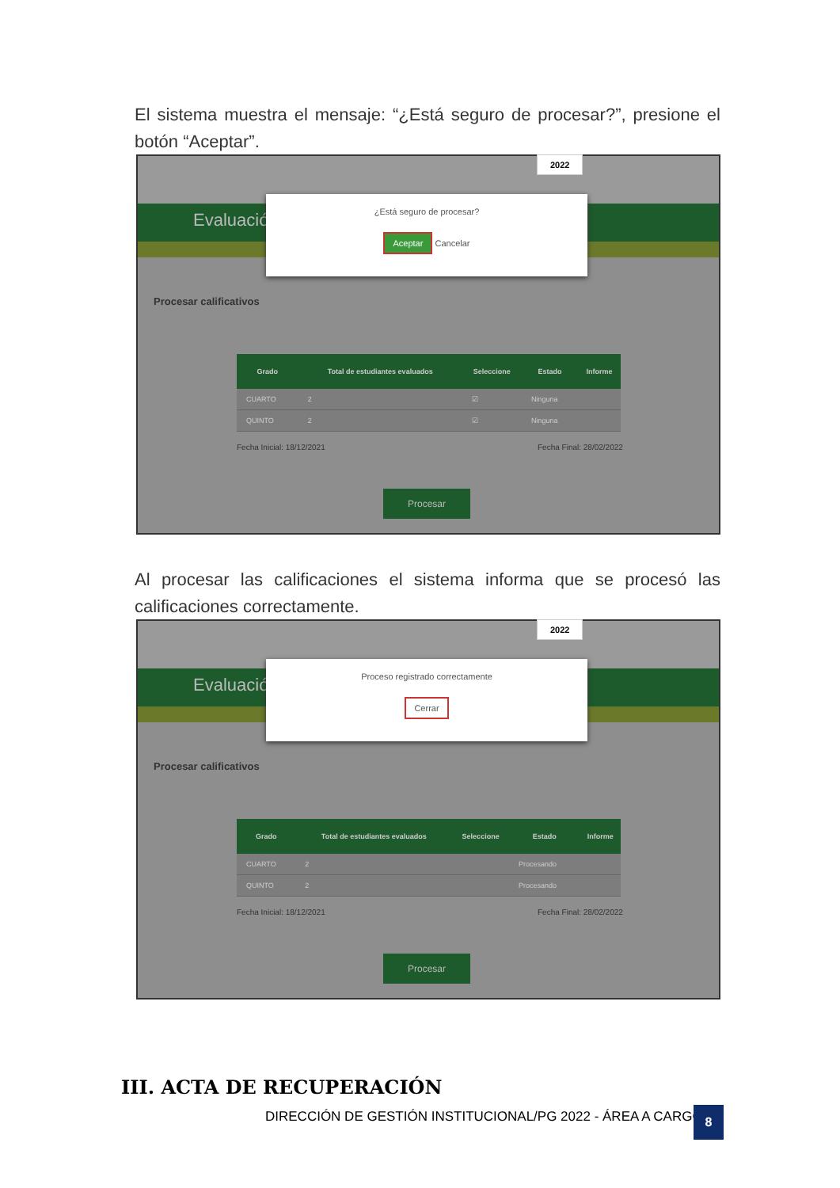El sistema muestra el mensaje: “¿Está seguro de procesar?”, presione el botón “Aceptar”.
Evaluación
Procesar calificativos
2022
¿Está seguro de procesar?
Aceptar Cancelar
| Grado | Total de estudiantes evaluados | Seleccione | Estado | Informe |
| --- | --- | --- | --- | --- |
| CUARTO | 2 | ☑ | Ninguna | |
| QUINTO | 2 | ☑ | Ninguna | |
Fecha Inicial: 18/12/2021 Fecha Final: 28/02/2022
Procesar
Al procesar las calificaciones el sistema informa que se procesó las calificaciones correctamente.
Evaluación
Procesar calificativos
2022
Proceso registrado correctamente
Cerrar
| Grado | Total de estudiantes evaluados | Seleccione | Estado | Informe |
| --- | --- | --- | --- | --- |
| CUARTO | 2 | | Procesando | |
| QUINTO | 2 | | Procesando | |
Fecha Inicial: 18/12/2021 Fecha Final: 28/02/2022
Procesar
III. ACTA DE RECUPERACIÓN
DIRECCIÓN DE GESTIÓN INSTITUCIONAL/PG 2022 - ÁREA A CARGO
8